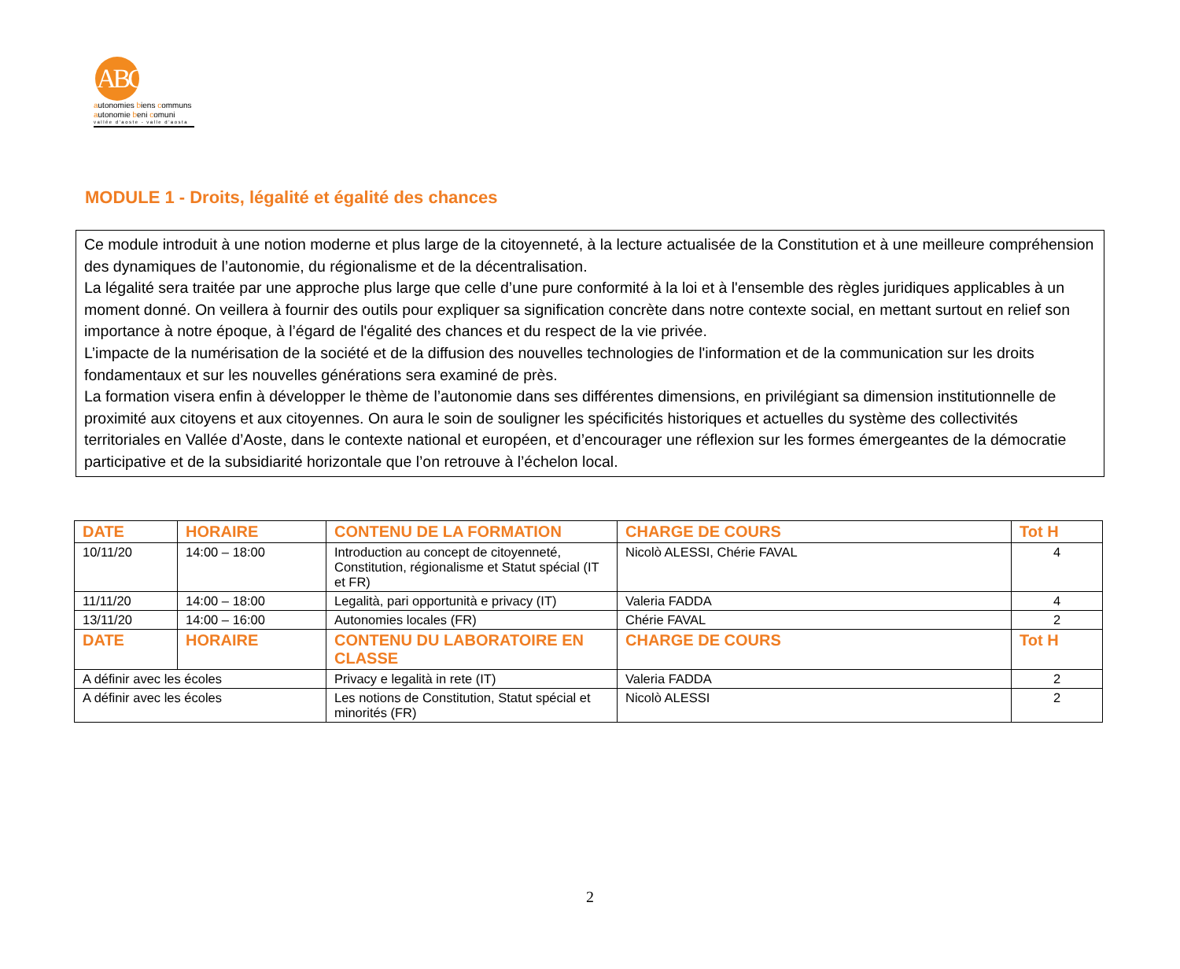ABC
autonomies biens communs
autonomie beni comuni
vallée d'aoste - valle d'aosta
MODULE 1 - Droits, légalité et égalité des chances
Ce module introduit à une notion moderne et plus large de la citoyenneté, à la lecture actualisée de la Constitution et à une meilleure compréhension des dynamiques de l’autonomie, du régionalisme et de la décentralisation.
La légalité sera traitée par une approche plus large que celle d’une pure conformité à la loi et à l'ensemble des règles juridiques applicables à un moment donné. On veillera à fournir des outils pour expliquer sa signification concrète dans notre contexte social, en mettant surtout en relief son importance à notre époque, à l’égard de l'égalité des chances et du respect de la vie privée.
L’impacte de la numérisation de la société et de la diffusion des nouvelles technologies de l'information et de la communication sur les droits fondamentaux et sur les nouvelles générations sera examiné de près.
La formation visera enfin à développer le thème de l’autonomie dans ses différentes dimensions, en privilégiant sa dimension institutionnelle de proximité aux citoyens et aux citoyennes. On aura le soin de souligner les spécificités historiques et actuelles du système des collectivités territoriales en Vallée d’Aoste, dans le contexte national et européen, et d’encourager une réflexion sur les formes émergeantes de la démocratie participative et de la subsidiarité horizontale que l’on retrouve à l’échelon local.
| DATE | HORAIRE | CONTENU DE LA FORMATION | CHARGE DE COURS | Tot H |
| --- | --- | --- | --- | --- |
| 10/11/20 | 14:00 – 18:00 | Introduction au concept de citoyenneté, Constitution, régionalisme et Statut spécial (IT et FR) | Nicolò ALESSI, Chérie FAVAL | 4 |
| 11/11/20 | 14:00 – 18:00 | Legalità, pari opportunità e privacy (IT) | Valeria FADDA | 4 |
| 13/11/20 | 14:00 – 16:00 | Autonomies locales (FR) | Chérie FAVAL | 2 |
| DATE | HORAIRE | CONTENU DU LABORATOIRE EN CLASSE | CHARGE DE COURS | Tot H |
| A définir avec les écoles | | Privacy e legalità in rete (IT) | Valeria FADDA | 2 |
| A définir avec les écoles | | Les notions de Constitution, Statut spécial et minorités (FR) | Nicolò ALESSI | 2 |
2